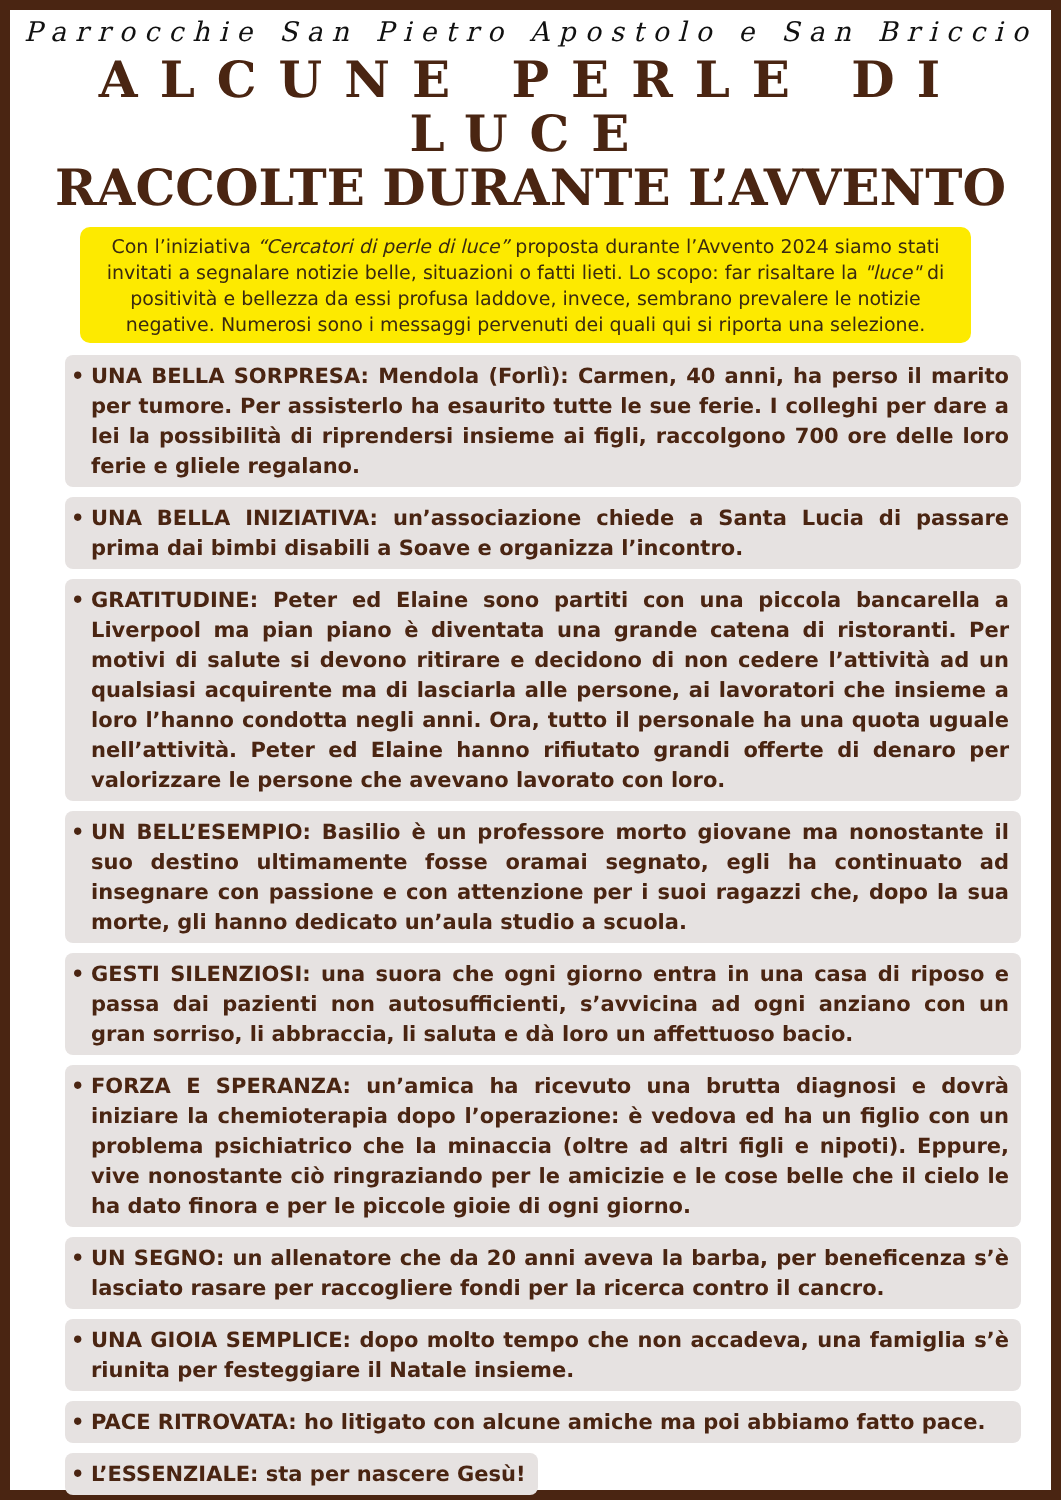Parrocchie San Pietro Apostolo e San Briccio
ALCUNE PERLE DI LUCE
RACCOLTE DURANTE L’AVVENTO
Con l’iniziativa “Cercatori di perle di luce” proposta durante l’Avvento 2024 siamo stati invitati a segnalare notizie belle, situazioni o fatti lieti. Lo scopo: far risaltare la "luce" di positività e bellezza da essi profusa laddove, invece, sembrano prevalere le notizie negative. Numerosi sono i messaggi pervenuti dei quali qui si riporta una selezione.
• UNA BELLA SORPRESA: Mendola (Forlì): Carmen, 40 anni, ha perso il marito per tumore. Per assisterlo ha esaurito tutte le sue ferie. I colleghi per dare a lei la possibilità di riprendersi insieme ai figli, raccolgono 700 ore delle loro ferie e gliele regalano.
• UNA BELLA INIZIATIVA: un’associazione chiede a Santa Lucia di passare prima dai bimbi disabili a Soave e organizza l’incontro.
• GRATITUDINE: Peter ed Elaine sono partiti con una piccola bancarella a Liverpool ma pian piano è diventata una grande catena di ristoranti. Per motivi di salute si devono ritirare e decidono di non cedere l’attività ad un qualsiasi acquirente ma di lasciarla alle persone, ai lavoratori che insieme a loro l’hanno condotta negli anni. Ora, tutto il personale ha una quota uguale nell’attività. Peter ed Elaine hanno rifiutato grandi offerte di denaro per valorizzare le persone che avevano lavorato con loro.
• UN BELL’ESEMPIO: Basilio è un professore morto giovane ma nonostante il suo destino ultimamente fosse oramai segnato, egli ha continuato ad insegnare con passione e con attenzione per i suoi ragazzi che, dopo la sua morte, gli hanno dedicato un’aula studio a scuola.
• GESTI SILENZIOSI: una suora che ogni giorno entra in una casa di riposo e passa dai pazienti non autosufficienti, s’avvicina ad ogni anziano con un gran sorriso, li abbraccia, li saluta e dà loro un affettuoso bacio.
• FORZA E SPERANZA: un’amica ha ricevuto una brutta diagnosi e dovrà iniziare la chemioterapia dopo l’operazione: è vedova ed ha un figlio con un problema psichiatrico che la minaccia (oltre ad altri figli e nipoti). Eppure, vive nonostante ciò ringraziando per le amicizie e le cose belle che il cielo le ha dato finora e per le piccole gioie di ogni giorno.
• UN SEGNO: un allenatore che da 20 anni aveva la barba, per beneficenza s’è lasciato rasare per raccogliere fondi per la ricerca contro il cancro.
• UNA GIOIA SEMPLICE: dopo molto tempo che non accadeva, una famiglia s’è riunita per festeggiare il Natale insieme.
• PACE RITROVATA: ho litigato con alcune amiche ma poi abbiamo fatto pace.
• L’ESSENZIALE: sta per nascere Gesù!